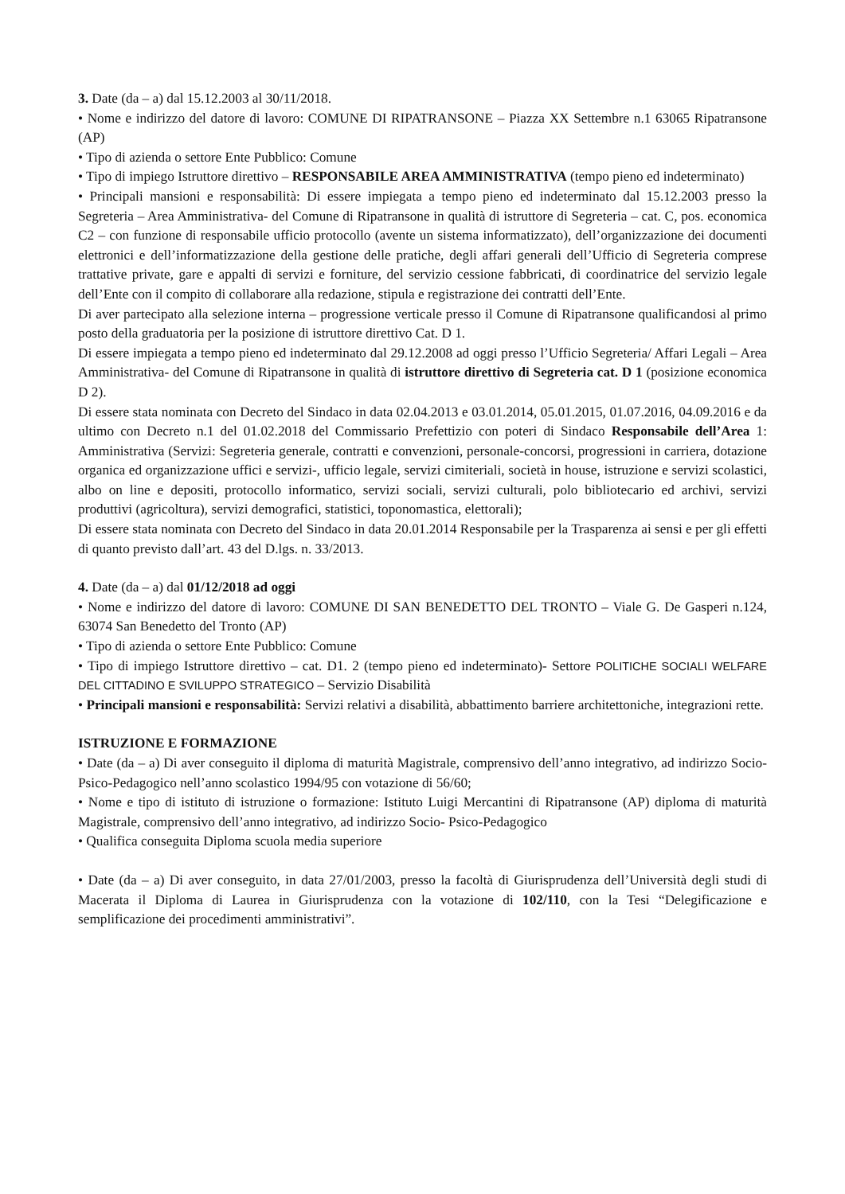3. Date (da – a) dal 15.12.2003 al 30/11/2018.
• Nome e indirizzo del datore di lavoro: COMUNE DI RIPATRANSONE – Piazza XX Settembre n.1 63065 Ripatransone (AP)
• Tipo di azienda o settore Ente Pubblico: Comune
• Tipo di impiego Istruttore direttivo – RESPONSABILE AREA AMMINISTRATIVA (tempo pieno ed indeterminato)
• Principali mansioni e responsabilità: Di essere impiegata a tempo pieno ed indeterminato dal 15.12.2003 presso la Segreteria – Area Amministrativa- del Comune di Ripatransone in qualità di istruttore di Segreteria – cat. C, pos. economica C2 – con funzione di responsabile ufficio protocollo (avente un sistema informatizzato), dell’organizzazione dei documenti elettronici e dell’informatizzazione della gestione delle pratiche, degli affari generali dell’Ufficio di Segreteria comprese trattative private, gare e appalti di servizi e forniture, del servizio cessione fabbricati, di coordinatrice del servizio legale dell’Ente con il compito di collaborare alla redazione, stipula e registrazione dei contratti dell’Ente.
Di aver partecipato alla selezione interna – progressione verticale presso il Comune di Ripatransone qualificandosi al primo posto della graduatoria per la posizione di istruttore direttivo Cat. D 1.
Di essere impiegata a tempo pieno ed indeterminato dal 29.12.2008 ad oggi presso l’Ufficio Segreteria/ Affari Legali – Area Amministrativa- del Comune di Ripatransone in qualità di istruttore direttivo di Segreteria cat. D 1 (posizione economica D 2).
Di essere stata nominata con Decreto del Sindaco in data 02.04.2013 e 03.01.2014, 05.01.2015, 01.07.2016, 04.09.2016 e da ultimo con Decreto n.1 del 01.02.2018 del Commissario Prefettizio con poteri di Sindaco Responsabile dell’Area 1: Amministrativa (Servizi: Segreteria generale, contratti e convenzioni, personale-concorsi, progressioni in carriera, dotazione organica ed organizzazione uffici e servizi-, ufficio legale, servizi cimiteriali, società in house, istruzione e servizi scolastici, albo on line e depositi, protocollo informatico, servizi sociali, servizi culturali, polo bibliotecario ed archivi, servizi produttivi (agricoltura), servizi demografici, statistici, toponomastica, elettorali);
Di essere stata nominata con Decreto del Sindaco in data 20.01.2014 Responsabile per la Trasparenza ai sensi e per gli effetti di quanto previsto dall’art. 43 del D.lgs. n. 33/2013.
4. Date (da – a) dal 01/12/2018 ad oggi
• Nome e indirizzo del datore di lavoro: COMUNE DI SAN BENEDETTO DEL TRONTO – Viale G. De Gasperi n.124, 63074 San Benedetto del Tronto (AP)
• Tipo di azienda o settore Ente Pubblico: Comune
• Tipo di impiego Istruttore direttivo – cat. D1. 2 (tempo pieno ed indeterminato)- Settore POLITICHE SOCIALI WELFARE DEL CITTADINO E SVILUPPO STRATEGICO – Servizio Disabilità
• Principali mansioni e responsabilità: Servizi relativi a disabilità, abbattimento barriere architettoniche, integrazioni rette.
ISTRUZIONE E FORMAZIONE
• Date (da – a) Di aver conseguito il diploma di maturità Magistrale, comprensivo dell’anno integrativo, ad indirizzo Socio-Psico-Pedagogico nell’anno scolastico 1994/95 con votazione di 56/60;
• Nome e tipo di istituto di istruzione o formazione: Istituto Luigi Mercantini di Ripatransone (AP) diploma di maturità Magistrale, comprensivo dell’anno integrativo, ad indirizzo Socio- Psico-Pedagogico
• Qualifica conseguita Diploma scuola media superiore
• Date (da – a) Di aver conseguito, in data 27/01/2003, presso la facoltà di Giurisprudenza dell’Università degli studi di Macerata il Diploma di Laurea in Giurisprudenza con la votazione di 102/110, con la Tesi “Delegificazione e semplificazione dei procedimenti amministrativi”.